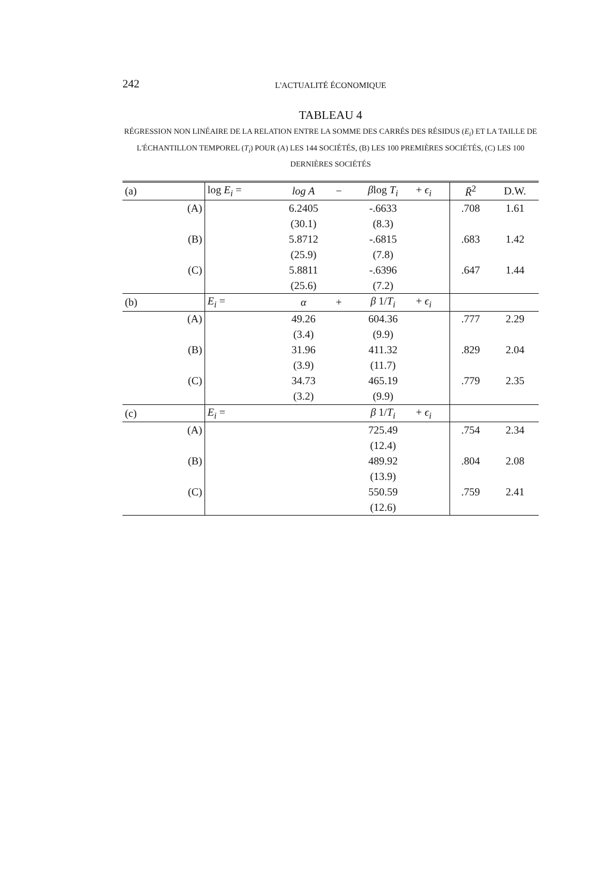242
L'ACTUALITÉ ÉCONOMIQUE
TABLEAU 4
RÉGRESSION NON LINÉAIRE DE LA RELATION ENTRE LA SOMME DES CARRÉS DES RÉSIDUS (E<sub>i</sub>) ET LA TAILLE DE L'ÉCHANTILLON TEMPOREL (T<sub>i</sub>) POUR (A) LES 144 SOCIÉTÉS, (B) LES 100 PREMIÈRES SOCIÉTÉS, (C) LES 100 DERNIÈRES SOCIÉTÉS
| (a) | log E<sub>i</sub> = | log A | − | β log T<sub>i</sub> | + ϵ<sub>i</sub> | R̄<sup>2</sup> | D.W. |
| (A) | | 6.2405 | | -.6633 | | .708 | 1.61 |
| | | (30.1) | | (8.3) | | | |
| (B) | | 5.8712 | | -.6815 | | .683 | 1.42 |
| | | (25.9) | | (7.8) | | | |
| (C) | | 5.8811 | | -.6396 | | .647 | 1.44 |
| | | (25.6) | | (7.2) | | | |
| (b) | E<sub>i</sub> = | α | + | β 1/ T<sub>i</sub> | + ϵ<sub>i</sub> | | |
| (A) | | 49.26 | | 604.36 | | .777 | 2.29 |
| | | (3.4) | | (9.9) | | | |
| (B) | | 31.96 | | 411.32 | | .829 | 2.04 |
| | | (3.9) | | (11.7) | | | |
| (C) | | 34.73 | | 465.19 | | .779 | 2.35 |
| | | (3.2) | | (9.9) | | | |
| (c) | E<sub>i</sub> = | | | β 1/ T<sub>i</sub> | + ϵ<sub>i</sub> | | |
| (A) | | | | 725.49 | | .754 | 2.34 |
| | | | | (12.4) | | | |
| (B) | | | | 489.92 | | .804 | 2.08 |
| | | | | (13.9) | | | |
| (C) | | | | 550.59 | | .759 | 2.41 |
| | | | | (12.6) | | | |